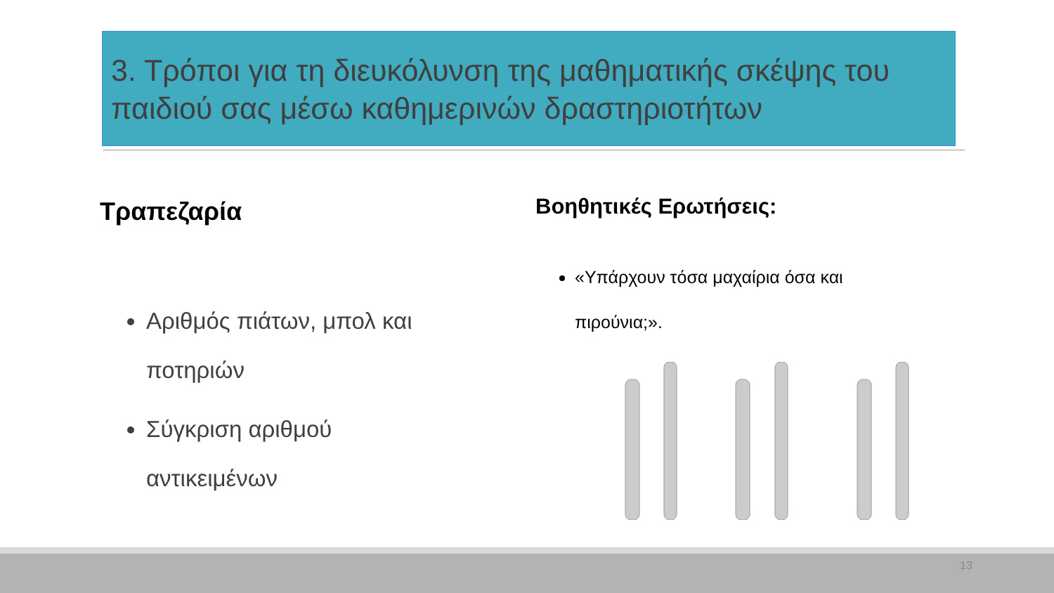3. Τρόποι για τη διευκόλυνση της μαθηματικής σκέψης του παιδιού σας μέσω καθημερινών δραστηριοτήτων
Τραπεζαρία
Αριθμός πιάτων, μπολ και ποτηριών
Σύγκριση αριθμού αντικειμένων
Βοηθητικές Ερωτήσεις:
«Υπάρχουν τόσα μαχαίρια όσα και πιρούνια;».
13